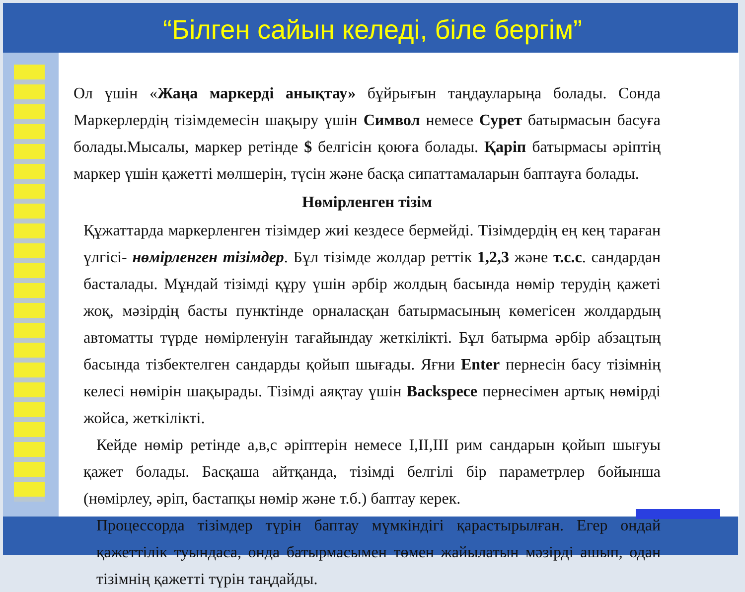“Білген сайын келеді, біле бергім”
Ол үшін «Жаңа маркерді анықтау» бұйрығын таңдауларыңа болады. Сонда Маркерлердің тізімдемесін шақыру үшін Символ немесе Сурет батырмасын басуға болады.Мысалы, маркер ретінде $ белгісін қоюға болады. Қаріп батырмасы әріптің маркер үшін қажетті мөлшерін, түсін және басқа сипаттамаларын баптауға болады.
Нөмірленген тізім
Құжаттарда маркерленген тізімдер жиі кездесе бермейді. Тізімдердің ең кең тараған үлгісі- нөмірленген тізімдер. Бұл тізімде жолдар реттік 1,2,3 және т.с.с. сандардан басталады. Мұндай тізімді құру үшін әрбір жолдың басында нөмір терудің қажеті жоқ, мәзірдің басты пунктінде орналасқан батырмасының көмегісен жолдардың автоматты түрде нөмірленуін тағайындау жеткілікті. Бұл батырма әрбір абзацтың басында тізбектелген сандарды қойып шығады. Яғни Enter пернесін басу тізімнің келесі нөмірін шақырады. Тізімді аяқтау үшін Backspece пернесімен артық нөмірді жойса, жеткілікті.
Кейде нөмір ретінде a,в,c әріптерін немесе I,II,III рим сандарын қойып шығуы қажет болады. Басқаша айтқанда, тізімді белгілі бір параметрлер бойынша (нөмірлеу, әріп, бастапқы нөмір және т.б.) баптау керек.
Процессорда тізімдер түрін баптау мүмкіндігі қарастырылған. Егер ондай қажеттілік туындаса, онда батырмасымен төмен жайылатын мәзірді ашып, одан тізімнің қажетті түрін таңдайды.